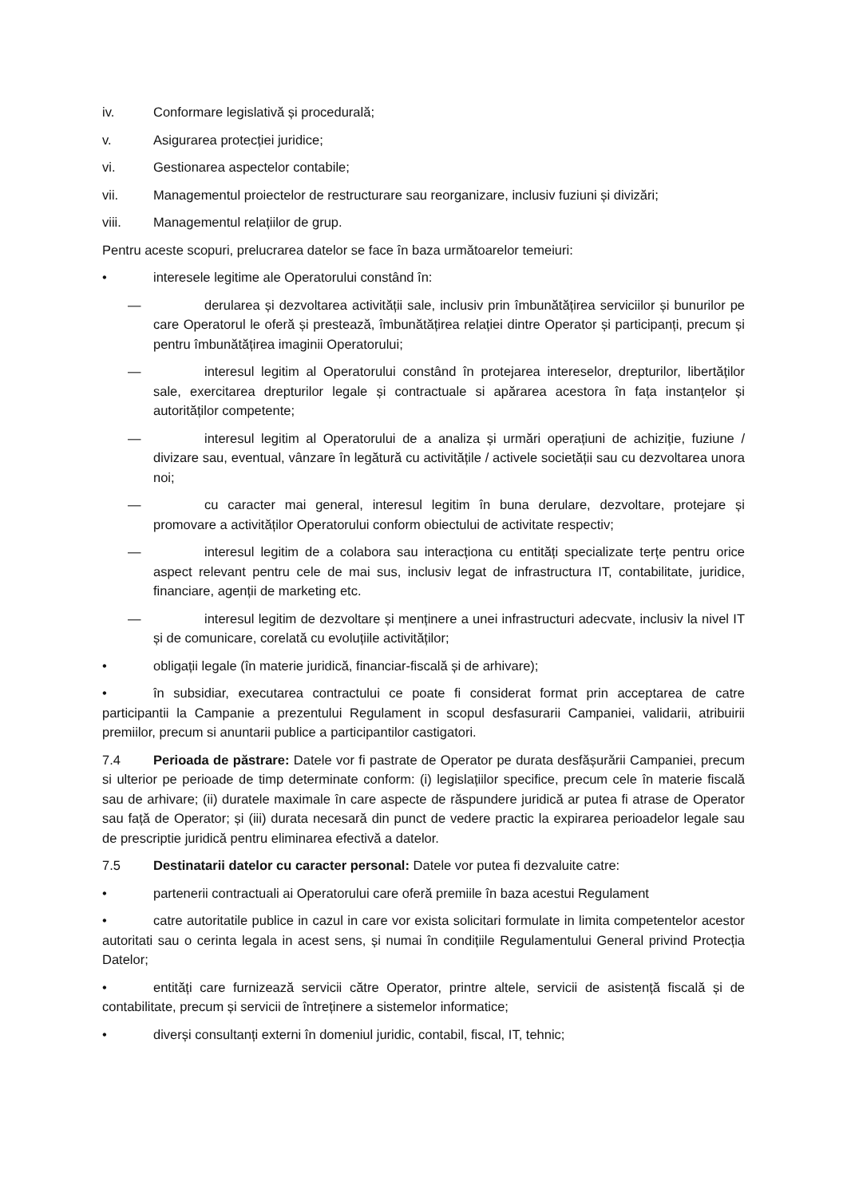iv. Conformare legislativă și procedurală;
v. Asigurarea protecției juridice;
vi. Gestionarea aspectelor contabile;
vii. Managementul proiectelor de restructurare sau reorganizare, inclusiv fuziuni și divizări;
viii. Managementul relațiilor de grup.
Pentru aceste scopuri, prelucrarea datelor se face în baza următoarelor temeiuri:
• interesele legitime ale Operatorului constând în:
— derularea și dezvoltarea activității sale, inclusiv prin îmbunătățirea serviciilor și bunurilor pe care Operatorul le oferă și prestează, îmbunătățirea relației dintre Operator și participanți, precum și pentru îmbunătățirea imaginii Operatorului;
— interesul legitim al Operatorului constând în protejarea intereselor, drepturilor, libertăților sale, exercitarea drepturilor legale și contractuale si apărarea acestora în fața instanțelor și autorităților competente;
— interesul legitim al Operatorului de a analiza și urmări operațiuni de achiziție, fuziune / divizare sau, eventual, vânzare în legătură cu activitățile / activele societății sau cu dezvoltarea unora noi;
— cu caracter mai general, interesul legitim în buna derulare, dezvoltare, protejare și promovare a activităților Operatorului conform obiectului de activitate respectiv;
— interesul legitim de a colabora sau interacționa cu entități specializate terțe pentru orice aspect relevant pentru cele de mai sus, inclusiv legat de infrastructura IT, contabilitate, juridice, financiare, agenții de marketing etc.
— interesul legitim de dezvoltare și menținere a unei infrastructuri adecvate, inclusiv la nivel IT și de comunicare, corelată cu evoluțiile activităților;
• obligații legale (în materie juridică, financiar-fiscală și de arhivare);
• în subsidiar, executarea contractului ce poate fi considerat format prin acceptarea de catre participantii la Campanie a prezentului Regulament in scopul desfasurarii Campaniei, validarii, atribuirii premiilor, precum si anuntarii publice a participantilor castigatori.
7.4 Perioada de păstrare: Datele vor fi pastrate de Operator pe durata desfășurării Campaniei, precum si ulterior pe perioade de timp determinate conform: (i) legislațiilor specifice, precum cele în materie fiscală sau de arhivare; (ii) duratele maximale în care aspecte de răspundere juridică ar putea fi atrase de Operator sau față de Operator; și (iii) durata necesară din punct de vedere practic la expirarea perioadelor legale sau de prescriptie juridică pentru eliminarea efectivă a datelor.
7.5 Destinatarii datelor cu caracter personal: Datele vor putea fi dezvaluite catre:
• partenerii contractuali ai Operatorului care oferă premiile în baza acestui Regulament
• catre autoritatile publice in cazul in care vor exista solicitari formulate in limita competentelor acestor autoritati sau o cerinta legala in acest sens, și numai în condițiile Regulamentului General privind Protecția Datelor;
• entități care furnizează servicii către Operator, printre altele, servicii de asistență fiscală și de contabilitate, precum și servicii de întreținere a sistemelor informatice;
• diverși consultanți externi în domeniul juridic, contabil, fiscal, IT, tehnic;